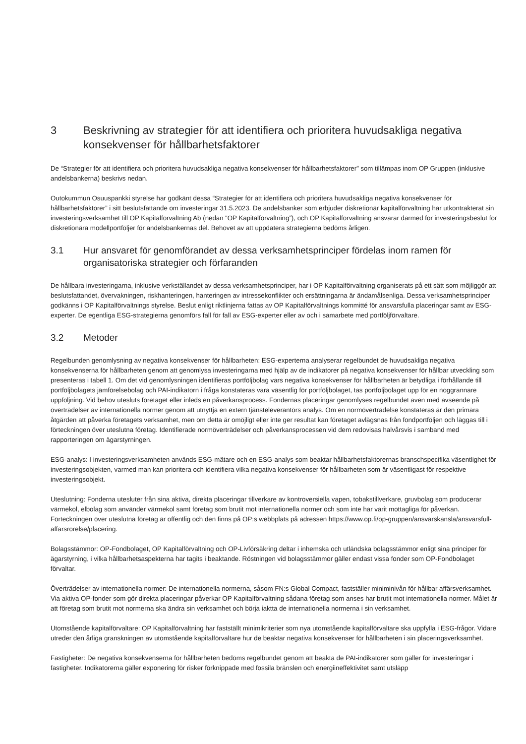3 Beskrivning av strategier för att identifiera och prioritera huvudsakliga negativa konsekvenser för hållbarhetsfaktorer
De “Strategier för att identifiera och prioritera huvudsakliga negativa konsekvenser för hållbarhetsfaktorer” som tillämpas inom OP Gruppen (inklusive andelsbankerna) beskrivs nedan.
Outokummun Osuuspankki styrelse har godkänt dessa “Strategier för att identifiera och prioritera huvudsakliga negativa konsekvenser för hållbarhetsfaktorer” i sitt beslutsfattande om investeringar 31.5.2023. De andelsbanker som erbjuder diskretionär kapitalförvaltning har utkontrakterat sin investeringsverksamhet till OP Kapitalförvaltning Ab (nedan “OP Kapitalförvaltning”), och OP Kapitalförvaltning ansvarar därmed för investeringsbeslut för diskretionära modellportföljer för andelsbankernas del. Behovet av att uppdatera strategierna bedöms årligen.
3.1 Hur ansvaret för genomförandet av dessa verksamhetsprinciper fördelas inom ramen för organisatoriska strategier och förfaranden
De hållbara investeringarna, inklusive verkställandet av dessa verksamhetsprinciper, har i OP Kapitalförvaltning organiserats på ett sätt som möjliggör att beslutsfattandet, övervakningen, riskhanteringen, hanteringen av intressekonflikter och ersättningarna är ändamålsenliga. Dessa verksamhetsprinciper godkänns i OP Kapitalförvaltnings styrelse. Beslut enligt riktlinjerna fattas av OP Kapitalförvaltnings kommitté för ansvarsfulla placeringar samt av ESG-experter. De egentliga ESG-strategierna genomförs fall för fall av ESG-experter eller av och i samarbete med portföljförvaltare.
3.2 Metoder
Regelbunden genomlysning av negativa konsekvenser för hållbarheten: ESG-experterna analyserar regelbundet de huvudsakliga negativa konsekvenserna för hållbarheten genom att genomlysa investeringarna med hjälp av de indikatorer på negativa konsekvenser för hållbar utveckling som presenteras i tabell 1. Om det vid genomlysningen identifieras portföljbolag vars negativa konsekvenser för hållbarheten är betydliga i förhållande till portföljbolagets jämförelsebolag och PAI-indikatorn i fråga konstateras vara väsentlig för portföljbolaget, tas portföljbolaget upp för en noggrannare uppföljning. Vid behov utesluts företaget eller inleds en påverkansprocess. Fondernas placeringar genomlyses regelbundet även med avseende på överträdelser av internationella normer genom att utnyttja en extern tjänsteleverantörs analys. Om en normöverträdelse konstateras är den primära åtgärden att påverka företagets verksamhet, men om detta är omöjligt eller inte ger resultat kan företaget avlägsnas från fondportföljen och läggas till i förteckningen över uteslutna företag. Identifierade normöverträdelser och påverkansprocessen vid dem redovisas halvårsvis i samband med rapporteringen om ägarstyrningen.
ESG-analys: I investeringsverksamheten används ESG-mätare och en ESG-analys som beaktar hållbarhetsfaktorernas branschspecifika väsentlighet för investeringsobjekten, varmed man kan prioritera och identifiera vilka negativa konsekvenser för hållbarheten som är väsentligast för respektive investeringsobjekt.
Uteslutning: Fonderna utesluter från sina aktiva, direkta placeringar tillverkare av kontroversiella vapen, tobakstillverkare, gruvbolag som producerar värmekol, elbolag som använder värmekol samt företag som brutit mot internationella normer och som inte har varit mottagliga för påverkan. Förteckningen över uteslutna företag är offentlig och den finns på OP:s webbplats på adressen https://www.op.fi/op-gruppen/ansvarskansla/ansvarsfull-affarsrorelse/placering.
Bolagsstämmor: OP-Fondbolaget, OP Kapitalförvaltning och OP-Livförsäkring deltar i inhemska och utländska bolagsstämmor enligt sina principer för ägarstyrning, i vilka hållbarhetsaspekterna har tagits i beaktande. Röstningen vid bolagsstämmor gäller endast vissa fonder som OP-Fondbolaget förvaltar.
Överträdelser av internationella normer: De internationella normerna, såsom FN:s Global Compact, fastställer miniminivån för hållbar affärsverksamhet. Via aktiva OP-fonder som gör direkta placeringar påverkar OP Kapitalförvaltning sådana företag som anses har brutit mot internationella normer. Målet är att företag som brutit mot normerna ska ändra sin verksamhet och börja iaktta de internationella normerna i sin verksamhet.
Utomstående kapitalförvaltare: OP Kapitalförvaltning har fastställt minimikriterier som nya utomstående kapitalförvaltare ska uppfylla i ESG-frågor. Vidare utreder den årliga granskningen av utomstående kapitalförvaltare hur de beaktar negativa konsekvenser för hållbarheten i sin placeringsverksamhet.
Fastigheter: De negativa konsekvenserna för hållbarheten bedöms regelbundet genom att beakta de PAI-indikatorer som gäller för investeringar i fastigheter. Indikatorerna gäller exponering för risker förknippade med fossila bränslen och energiineffektivitet samt utsläpp